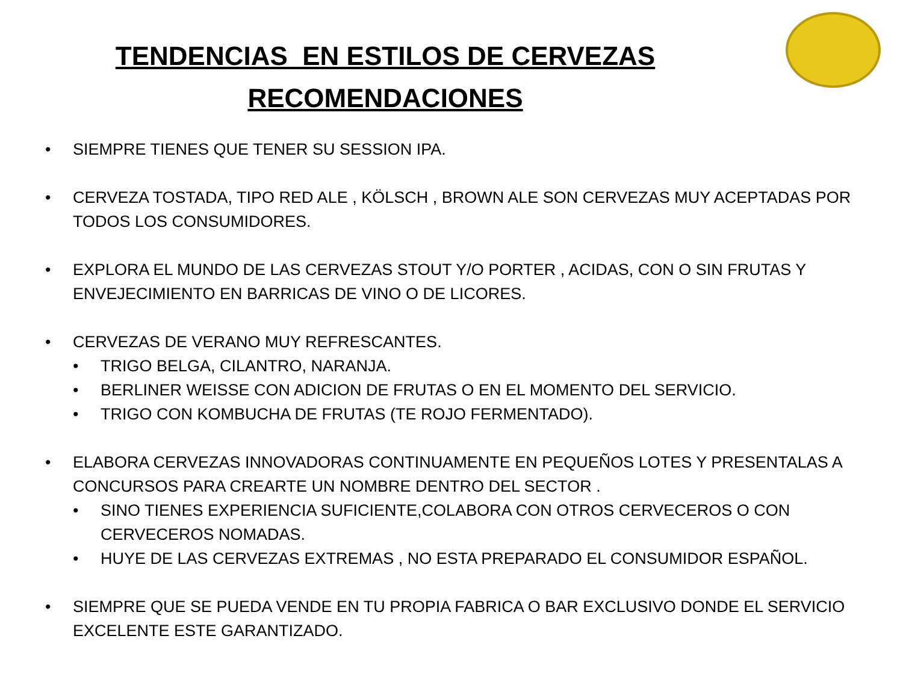TENDENCIAS EN ESTILOS DE CERVEZAS
RECOMENDACIONES
• SIEMPRE TIENES QUE TENER SU SESSION IPA.
• CERVEZA TOSTADA, TIPO RED ALE , KÖLSCH , BROWN ALE SON CERVEZAS MUY ACEPTADAS POR TODOS LOS CONSUMIDORES.
• EXPLORA EL MUNDO DE LAS CERVEZAS STOUT Y/O PORTER , ACIDAS, CON O SIN FRUTAS Y ENVEJECIMIENTO EN BARRICAS DE VINO O DE LICORES.
• CERVEZAS DE VERANO MUY REFRESCANTES.
• TRIGO BELGA, CILANTRO, NARANJA.
• BERLINER WEISSE CON ADICION DE FRUTAS O EN EL MOMENTO DEL SERVICIO.
• TRIGO CON KOMBUCHA DE FRUTAS (TE ROJO FERMENTADO).
• ELABORA CERVEZAS INNOVADORAS CONTINUAMENTE EN PEQUEÑOS LOTES Y PRESENTALAS A CONCURSOS PARA CREARTE UN NOMBRE DENTRO DEL SECTOR .
• SINO TIENES EXPERIENCIA SUFICIENTE,COLABORA CON OTROS CERVECEROS O CON CERVECEROS NOMADAS.
• HUYE DE LAS CERVEZAS EXTREMAS , NO ESTA PREPARADO EL CONSUMIDOR ESPAÑOL.
• SIEMPRE QUE SE PUEDA VENDE EN TU PROPIA FABRICA O BAR EXCLUSIVO DONDE EL SERVICIO EXCELENTE ESTE GARANTIZADO.